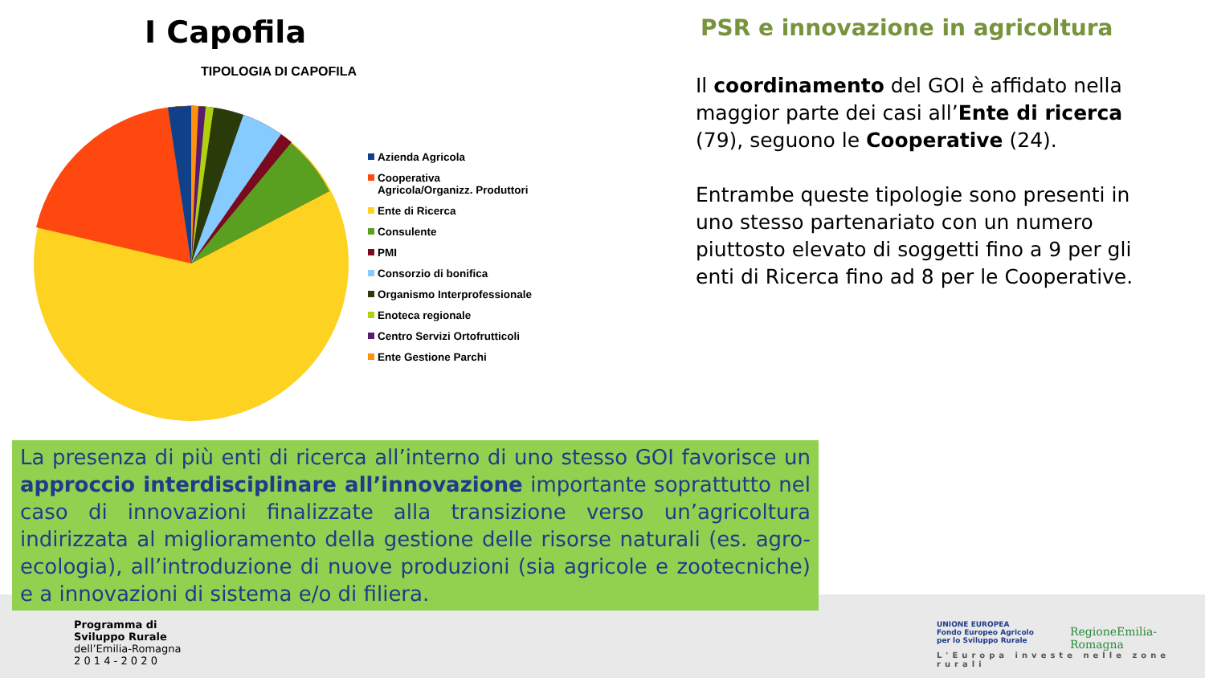I Capofila
TIPOLOGIA DI CAPOFILA
Azienda Agricola
Cooperativa
Agricola/Organizz. Produttori
Ente di Ricerca
Consulente
PMI
Consorzio di bonifica
Organismo Interprofessionale
Enoteca regionale
Centro Servizi Ortofrutticoli
Ente Gestione Parchi
PSR e innovazione in agricoltura
Il coordinamento del GOI è affidato nella maggior parte dei casi all’Ente di ricerca (79), seguono le Cooperative (24).
Entrambe queste tipologie sono presenti in uno stesso partenariato con un numero piuttosto elevato di soggetti fino a 9 per gli enti di Ricerca fino ad 8 per le Cooperative.
La presenza di più enti di ricerca all’interno di uno stesso GOI favorisce un approccio interdisciplinare all’innovazione importante soprattutto nel caso di innovazioni finalizzate alla transizione verso un’agricoltura indirizzata al miglioramento della gestione delle risorse naturali (es. agro-ecologia), all’introduzione di nuove produzioni (sia agricole e zootecniche) e a innovazioni di sistema e/o di filiera.
Programma di
Sviluppo Rurale
dell’Emilia-Romagna
2 0 1 4 - 2 0 2 0
UNIONE EUROPEA
Fondo Europeo Agricolo
per lo Sviluppo Rurale
RegioneEmilia-Romagna
L'Europa investe nelle zone rurali